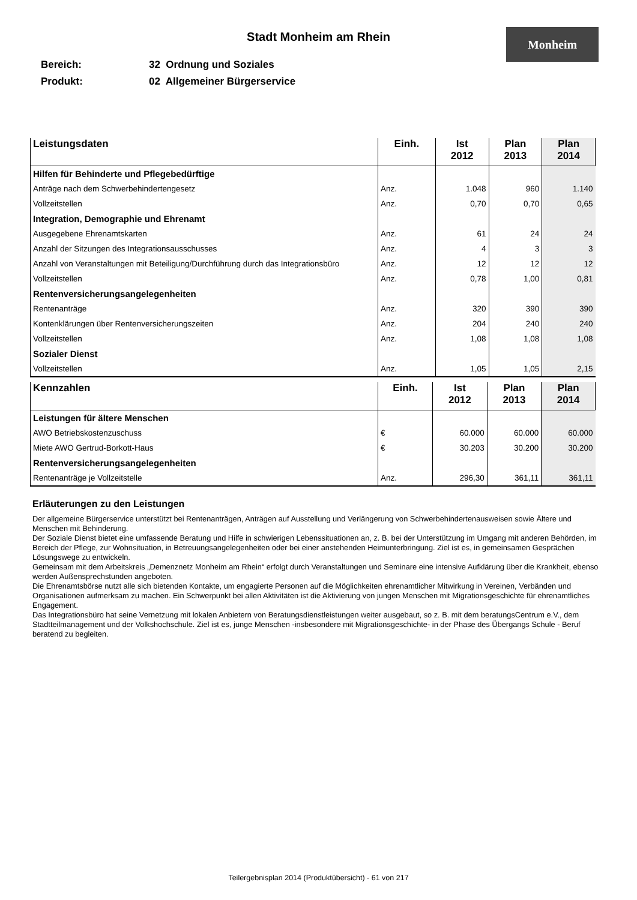Stadt Monheim am Rhein
Monheim
Bereich: 32 Ordnung und Soziales
Produkt: 02 Allgemeiner Bürgerservice
| Leistungsdaten | Einh. | Ist 2012 | Plan 2013 | Plan 2014 |
| --- | --- | --- | --- | --- |
| Hilfen für Behinderte und Pflegebedürftige | | | | |
| Anträge nach dem Schwerbehindertengesetz | Anz. | 1.048 | 960 | 1.140 |
| Vollzeitstellen | Anz. | 0,70 | 0,70 | 0,65 |
| Integration, Demographie und Ehrenamt | | | | |
| Ausgegebene Ehrenamtskarten | Anz. | 61 | 24 | 24 |
| Anzahl der Sitzungen des Integrationsausschusses | Anz. | 4 | 3 | 3 |
| Anzahl von Veranstaltungen mit Beteiligung/Durchführung durch das Integrationsbüro | Anz. | 12 | 12 | 12 |
| Vollzeitstellen | Anz. | 0,78 | 1,00 | 0,81 |
| Rentenversicherungsangelegenheiten | | | | |
| Rentenanträge | Anz. | 320 | 390 | 390 |
| Kontenklärungen über Rentenversicherungszeiten | Anz. | 204 | 240 | 240 |
| Vollzeitstellen | Anz. | 1,08 | 1,08 | 1,08 |
| Sozialer Dienst | | | | |
| Vollzeitstellen | Anz. | 1,05 | 1,05 | 2,15 |
| Kennzahlen | Einh. | Ist 2012 | Plan 2013 | Plan 2014 |
| --- | --- | --- | --- | --- |
| Leistungen für ältere Menschen | | | | |
| AWO Betriebskostenzuschuss | € | 60.000 | 60.000 | 60.000 |
| Miete AWO Gertrud-Borkott-Haus | € | 30.203 | 30.200 | 30.200 |
| Rentenversicherungsangelegenheiten | | | | |
| Rentenanträge je Vollzeitstelle | Anz. | 296,30 | 361,11 | 361,11 |
Erläuterungen zu den Leistungen
Der allgemeine Bürgerservice unterstützt bei Rentenanträgen, Anträgen auf Ausstellung und Verlängerung von Schwerbehindertenausweisen sowie Ältere und Menschen mit Behinderung.
Der Soziale Dienst bietet eine umfassende Beratung und Hilfe in schwierigen Lebenssituationen an, z. B. bei der Unterstützung im Umgang mit anderen Behörden, im Bereich der Pflege, zur Wohnsituation, in Betreuungsangelegenheiten oder bei einer anstehenden Heimunterbringung. Ziel ist es, in gemeinsamen Gesprächen Lösungswege zu entwickeln.
Gemeinsam mit dem Arbeitskreis „Demenznetz Monheim am Rhein“ erfolgt durch Veranstaltungen und Seminare eine intensive Aufklärung über die Krankheit, ebenso werden Außensprechstunden angeboten.
Die Ehrenamtsbörse nutzt alle sich bietenden Kontakte, um engagierte Personen auf die Möglichkeiten ehrenamtlicher Mitwirkung in Vereinen, Verbänden und Organisationen aufmerksam zu machen. Ein Schwerpunkt bei allen Aktivitäten ist die Aktivierung von jungen Menschen mit Migrationsgeschichte für ehrenamtliches Engagement.
Das Integrationsbüro hat seine Vernetzung mit lokalen Anbietern von Beratungsdienstleistungen weiter ausgebaut, so z. B. mit dem beratungsCentrum e.V., dem Stadtteilmanagement und der Volkshochschule. Ziel ist es, junge Menschen -insbesondere mit Migrationsgeschichte- in der Phase des Übergangs Schule - Beruf beratend zu begleiten.
Teilergebnisplan 2014 (Produktübersicht) - 61 von 217